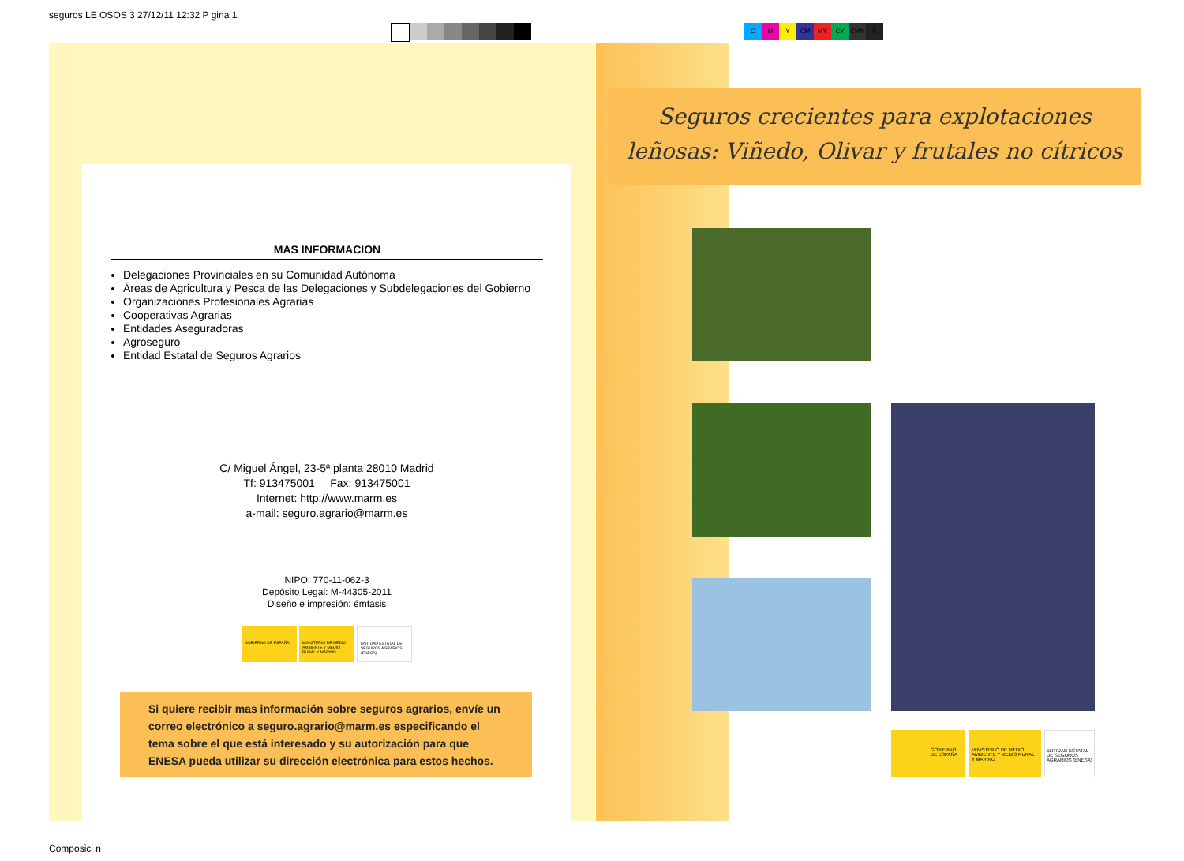seguros LE OSOS 3 27/12/11 12:32 P gina 1
CMY CM MY CY CMY K
MAS INFORMACION
Delegaciones Provinciales en su Comunidad Autónoma
Áreas de Agricultura y Pesca de las Delegaciones y Subdelegaciones del Gobierno
Organizaciones Profesionales Agrarias
Cooperativas Agrarias
Entidades Aseguradoras
Agroseguro
Entidad Estatal de Seguros Agrarios
C/ Miguel Ángel, 23-5ª planta 28010 Madrid
Tf: 913475001 Fax: 913475001
Internet: http://www.marm.es
a-mail: seguro.agrario@marm.es
NIPO: 770-11-062-3
Depósito Legal: M-44305-2011
Diseño e impresión: émfasis
GOBIERNO DE ESPAÑA MINISTERIO DE MEDIO AMBIENTE Y MEDIO RURAL Y MARINO
ENTIDAD ESTATAL DE SEGUROS AGRARIOS (ENESA)
Si quiere recibir mas información sobre seguros agrarios, envíe un correo electrónico a seguro.agrario@marm.es especificando el tema sobre el que está interesado y su autorización para que ENESA pueda utilizar su dirección electrónica para estos hechos.
Seguros crecientes para explotaciones
leñosas: Viñedo, Olivar y frutales no cítricos
GOBIERNO DE ESPAÑA MINISTERIO DE MEDIO AMBIENTE Y MEDIO RURAL Y MARINO
ENTIDAD ESTATAL DE SEGUROS AGRARIOS (ENESA)
Composici n